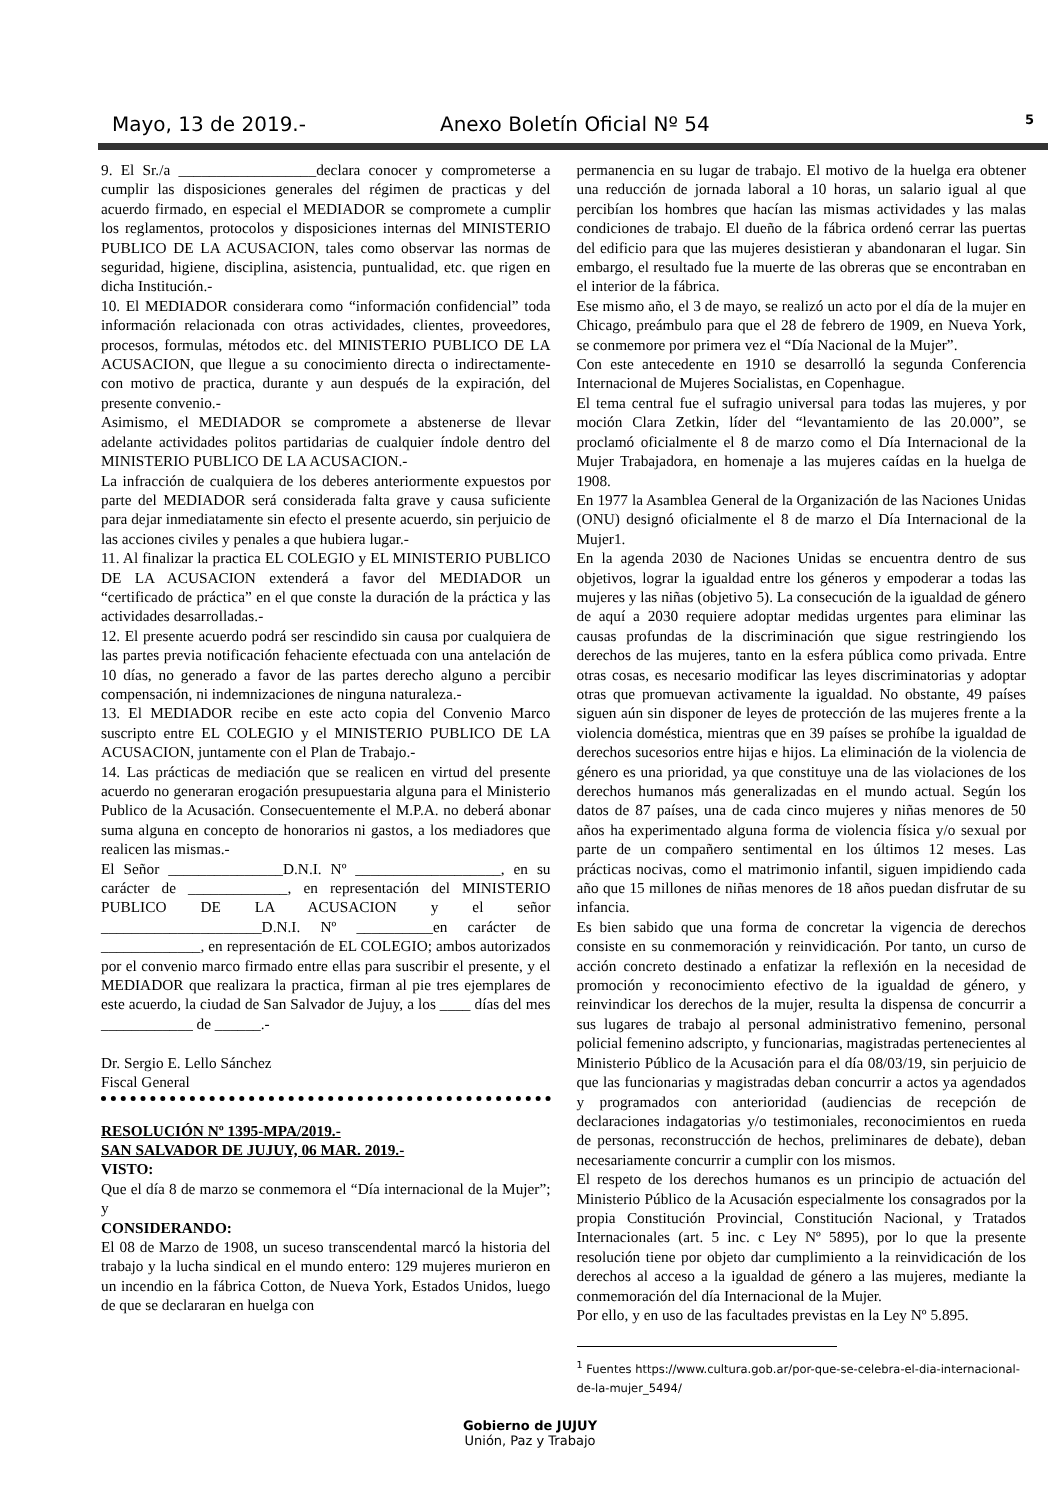Mayo, 13 de 2019.- Anexo Boletín Oficial Nº 54 5
9. El Sr./a __________________declara conocer y comprometerse a cumplir las disposiciones generales del régimen de practicas y del acuerdo firmado, en especial el MEDIADOR se compromete a cumplir los reglamentos, protocolos y disposiciones internas del MINISTERIO PUBLICO DE LA ACUSACION, tales como observar las normas de seguridad, higiene, disciplina, asistencia, puntualidad, etc. que rigen en dicha Institución.-
10. El MEDIADOR considerara como “información confidencial” toda información relacionada con otras actividades, clientes, proveedores, procesos, formulas, métodos etc. del MINISTERIO PUBLICO DE LA ACUSACION, que llegue a su conocimiento directa o indirectamente- con motivo de practica, durante y aun después de la expiración, del presente convenio.-
Asimismo, el MEDIADOR se compromete a abstenerse de llevar adelante actividades politos partidarias de cualquier índole dentro del MINISTERIO PUBLICO DE LA ACUSACION.-
La infracción de cualquiera de los deberes anteriormente expuestos por parte del MEDIADOR será considerada falta grave y causa suficiente para dejar inmediatamente sin efecto el presente acuerdo, sin perjuicio de las acciones civiles y penales a que hubiera lugar.-
11. Al finalizar la practica EL COLEGIO y EL MINISTERIO PUBLICO DE LA ACUSACION extenderá a favor del MEDIADOR un “certificado de práctica” en el que conste la duración de la práctica y las actividades desarrolladas.-
12. El presente acuerdo podrá ser rescindido sin causa por cualquiera de las partes previa notificación fehaciente efectuada con una antelación de 10 días, no generado a favor de las partes derecho alguno a percibir compensación, ni indemnizaciones de ninguna naturaleza.-
13. El MEDIADOR recibe en este acto copia del Convenio Marco suscripto entre EL COLEGIO y el MINISTERIO PUBLICO DE LA ACUSACION, juntamente con el Plan de Trabajo.-
14. Las prácticas de mediación que se realicen en virtud del presente acuerdo no generaran erogación presupuestaria alguna para el Ministerio Publico de la Acusación. Consecuentemente el M.P.A. no deberá abonar suma alguna en concepto de honorarios ni gastos, a los mediadores que realicen las mismas.-
El Señor _______________D.N.I. Nº ___________________, en su carácter de _____________, en representación del MINISTERIO PUBLICO DE LA ACUSACION y el señor _____________________D.N.I. Nº __________en carácter de _____________, en representación de EL COLEGIO; ambos autorizados por el convenio marco firmado entre ellas para suscribir el presente, y el MEDIADOR que realizara la practica, firman al pie tres ejemplares de este acuerdo, la ciudad de San Salvador de Jujuy, a los ____ días del mes ____________ de ______.-
Dr. Sergio E. Lello Sánchez
Fiscal General
RESOLUCIÓN Nº 1395-MPA/2019.-
SAN SALVADOR DE JUJUY, 06 MAR. 2019.-
VISTO:
Que el día 8 de marzo se conmemora el “Día internacional de la Mujer”; y
CONSIDERANDO:
El 08 de Marzo de 1908, un suceso transcendental marcó la historia del trabajo y la lucha sindical en el mundo entero: 129 mujeres murieron en un incendio en la fábrica Cotton, de Nueva York, Estados Unidos, luego de que se declararan en huelga con
permanencia en su lugar de trabajo. El motivo de la huelga era obtener una reducción de jornada laboral a 10 horas, un salario igual al que percibían los hombres que hacían las mismas actividades y las malas condiciones de trabajo. El dueño de la fábrica ordenó cerrar las puertas del edificio para que las mujeres desistieran y abandonaran el lugar. Sin embargo, el resultado fue la muerte de las obreras que se encontraban en el interior de la fábrica.
Ese mismo año, el 3 de mayo, se realizó un acto por el día de la mujer en Chicago, preámbulo para que el 28 de febrero de 1909, en Nueva York, se conmemore por primera vez el “Día Nacional de la Mujer”.
Con este antecedente en 1910 se desarrolló la segunda Conferencia Internacional de Mujeres Socialistas, en Copenhague.
El tema central fue el sufragio universal para todas las mujeres, y por moción Clara Zetkin, líder del “levantamiento de las 20.000”, se proclamó oficialmente el 8 de marzo como el Día Internacional de la Mujer Trabajadora, en homenaje a las mujeres caídas en la huelga de 1908.
En 1977 la Asamblea General de la Organización de las Naciones Unidas (ONU) designó oficialmente el 8 de marzo el Día Internacional de la Mujer1.
En la agenda 2030 de Naciones Unidas se encuentra dentro de sus objetivos, lograr la igualdad entre los géneros y empoderar a todas las mujeres y las niñas (objetivo 5). La consecución de la igualdad de género de aquí a 2030 requiere adoptar medidas urgentes para eliminar las causas profundas de la discriminación que sigue restringiendo los derechos de las mujeres, tanto en la esfera pública como privada. Entre otras cosas, es necesario modificar las leyes discriminatorias y adoptar otras que promuevan activamente la igualdad. No obstante, 49 países siguen aún sin disponer de leyes de protección de las mujeres frente a la violencia doméstica, mientras que en 39 países se prohíbe la igualdad de derechos sucesorios entre hijas e hijos. La eliminación de la violencia de género es una prioridad, ya que constituye una de las violaciones de los derechos humanos más generalizadas en el mundo actual. Según los datos de 87 países, una de cada cinco mujeres y niñas menores de 50 años ha experimentado alguna forma de violencia física y/o sexual por parte de un compañero sentimental en los últimos 12 meses. Las prácticas nocivas, como el matrimonio infantil, siguen impidiendo cada año que 15 millones de niñas menores de 18 años puedan disfrutar de su infancia.
Es bien sabido que una forma de concretar la vigencia de derechos consiste en su conmemoración y reinvidicación. Por tanto, un curso de acción concreto destinado a enfatizar la reflexión en la necesidad de promoción y reconocimiento efectivo de la igualdad de género, y reinvindicar los derechos de la mujer, resulta la dispensa de concurrir a sus lugares de trabajo al personal administrativo femenino, personal policial femenino adscripto, y funcionarias, magistradas pertenecientes al Ministerio Público de la Acusación para el día 08/03/19, sin perjuicio de que las funcionarias y magistradas deban concurrir a actos ya agendados y programados con anterioridad (audiencias de recepción de declaraciones indagatorias y/o testimoniales, reconocimientos en rueda de personas, reconstrucción de hechos, preliminares de debate), deban necesariamente concurrir a cumplir con los mismos.
El respeto de los derechos humanos es un principio de actuación del Ministerio Público de la Acusación especialmente los consagrados por la propia Constitución Provincial, Constitución Nacional, y Tratados Internacionales (art. 5 inc. c Ley Nº 5895), por lo que la presente resolución tiene por objeto dar cumplimiento a la reinvidicación de los derechos al acceso a la igualdad de género a las mujeres, mediante la conmemoración del día Internacional de la Mujer.
Por ello, y en uso de las facultades previstas en la Ley Nº 5.895.
<sup>1</sup> Fuentes https://www.cultura.gob.ar/por-que-se-celebra-el-dia-internacional-de-la-mujer_5494/
Gobierno de JUJUY
Unión, Paz y Trabajo